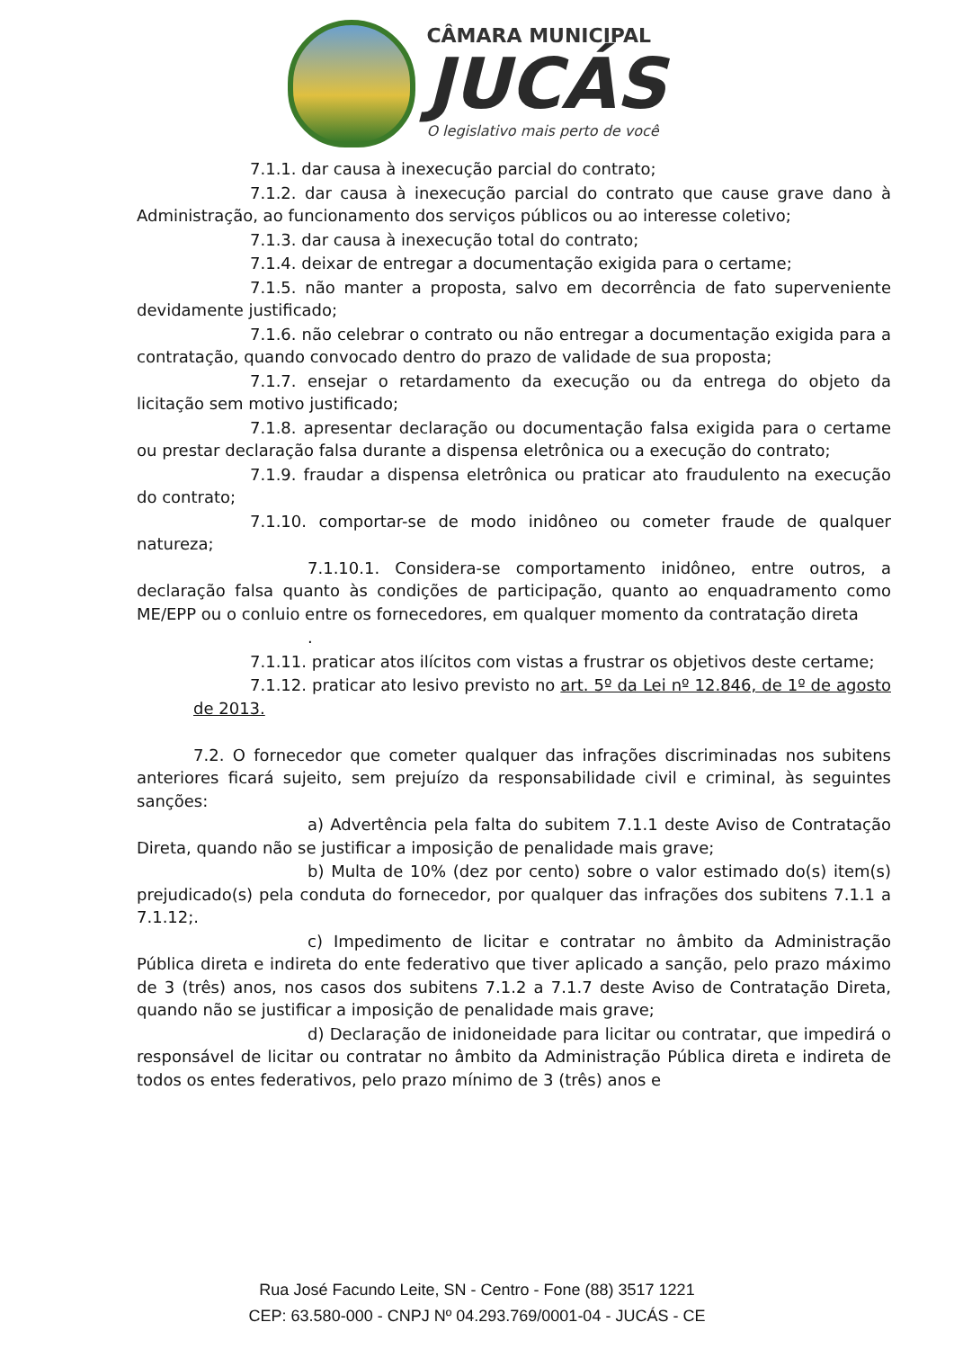CÂMARA MUNICIPAL
JUCÁS
O legislativo mais perto de você
7.1.1. dar causa à inexecução parcial do contrato;
7.1.2. dar causa à inexecução parcial do contrato que cause grave dano à Administração, ao funcionamento dos serviços públicos ou ao interesse coletivo;
7.1.3. dar causa à inexecução total do contrato;
7.1.4. deixar de entregar a documentação exigida para o certame;
7.1.5. não manter a proposta, salvo em decorrência de fato superveniente devidamente justificado;
7.1.6. não celebrar o contrato ou não entregar a documentação exigida para a contratação, quando convocado dentro do prazo de validade de sua proposta;
7.1.7. ensejar o retardamento da execução ou da entrega do objeto da licitação sem motivo justificado;
7.1.8. apresentar declaração ou documentação falsa exigida para o certame ou prestar declaração falsa durante a dispensa eletrônica ou a execução do contrato;
7.1.9. fraudar a dispensa eletrônica ou praticar ato fraudulento na execução do contrato;
7.1.10. comportar-se de modo inidôneo ou cometer fraude de qualquer natureza;
7.1.10.1. Considera-se comportamento inidôneo, entre outros, a declaração falsa quanto às condições de participação, quanto ao enquadramento como ME/EPP ou o conluio entre os fornecedores, em qualquer momento da contratação direta
.
7.1.11. praticar atos ilícitos com vistas a frustrar os objetivos deste certame;
7.1.12. praticar ato lesivo previsto no art. 5º da Lei nº 12.846, de 1º de agosto de 2013.
7.2. O fornecedor que cometer qualquer das infrações discriminadas nos subitens anteriores ficará sujeito, sem prejuízo da responsabilidade civil e criminal, às seguintes sanções:
a) Advertência pela falta do subitem 7.1.1 deste Aviso de Contratação Direta, quando não se justificar a imposição de penalidade mais grave;
b) Multa de 10% (dez por cento) sobre o valor estimado do(s) item(s) prejudicado(s) pela conduta do fornecedor, por qualquer das infrações dos subitens 7.1.1 a 7.1.12;.
c) Impedimento de licitar e contratar no âmbito da Administração Pública direta e indireta do ente federativo que tiver aplicado a sanção, pelo prazo máximo de 3 (três) anos, nos casos dos subitens 7.1.2 a 7.1.7 deste Aviso de Contratação Direta, quando não se justificar a imposição de penalidade mais grave;
d) Declaração de inidoneidade para licitar ou contratar, que impedirá o responsável de licitar ou contratar no âmbito da Administração Pública direta e indireta de todos os entes federativos, pelo prazo mínimo de 3 (três) anos e
Rua José Facundo Leite, SN - Centro - Fone (88) 3517 1221
CEP: 63.580-000 - CNPJ Nº 04.293.769/0001-04 - JUCÁS - CE